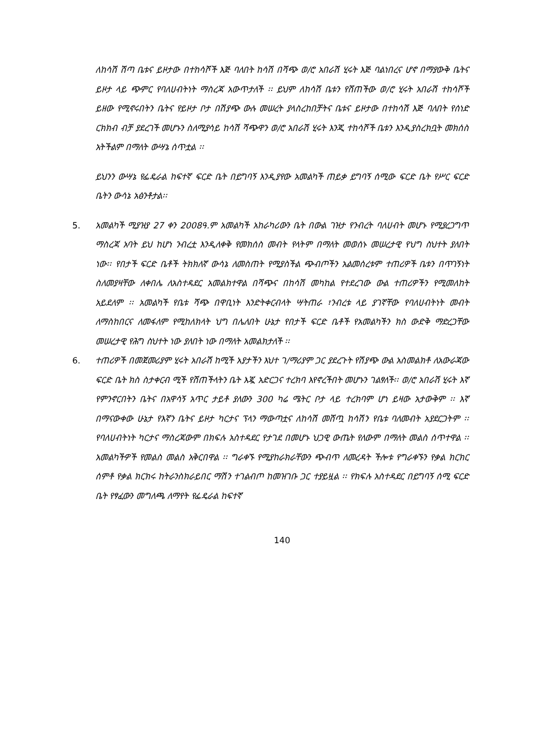ለከሳሽ ሽጣ ቤቱና ይዞታው በተከሳሾች እጅ ባለበት ከሳሽ በሻጭ ወ/ሮ አበራሽ ሂሩት እጅ ባልነበረና ሆኖ በማያውቅ ቤትና ይዞታ ላይ ጭምር የባለሀብትነት ማስረጃ አውጥታለች ፡፡ ይህም ለከሳሽ ቤቱን የሸጠችው ወ/ሮ ሂሩት አበራሽ ተከሳሾች ይዘው የሚኖሩበትን ቤትና የይዞታ ቦታ በሽያጭ ውሉ መሠረት ያላስረከበቻትና ቤቱና ይዞታው በተከሳሽ እጅ ባለበት የሰነድ ርክክብ ብቻ ያደረገች መሆኑን ስለሚያሳይ ከሳሽ ሻጭዋን ወ/ሮ አበራሽ ሂሩት እንጂ ተከሳሾች ቤቱን እንዲያስረክቧት መክሰስ አትችልም በማለት ውሣኔ ሰጥቷል ፡፡
ይህንን ውሣኔ የፌዴራል ከፍተኛ ፍርድ ቤት በይግባኝ እንዲያየው አመልካች ጠይቃ ይግባኝ ሰሚው ፍርድ ቤት የሥር ፍርድ ቤትን ውሳኔ አፅንቶታል፡፡
5. አመልካች ሚያዝያ 27 ቀን 2008ዓ.ም አመልካች አከራካሪውን ቤት በውል ገዝታ የንብረት ባለሀብት መሆኑ የሚያረጋግጥ ማስረጃ አባት ይህ ከሆነ ንብረቷ እንዲለቀቅ የመክሰስ መብት የላትም በማለት መወሰኑ መሠረታዊ የህግ ስህተት ያለበት ነው፡፡ የበታች ፍርድ ቤቶች ትክክለኛ ውሳኔ ለመስጠት የሚያስችል ጭብጦችን አልመሰረቱም ተጠሪዎች ቤቱን በጥገኝነት ስለመያዛቸው ለቀበሌ ለአስተዳደር አመልክተዋል በሻጭና በከሳሽ መካከል የተደረገው ውል ተጠሪዎችን የሚመለከት አይደለም ፡፡ አመልካች የቤቱ ሻጭ በዋቢነት እንድትቀርብላት ሣትጠራ ፣ንብረቱ ላይ ያገኛቸው የባለሀብትነት መብት ለማስከበርና ለመፋለም የሚከለክላት ህግ በሌለበት ሁኔታ የበታች ፍርድ ቤቶች የአመልካችን ክስ ውድቅ ማድረጋቸው መሠረታዊ የሕግ ስህተት ነው ያለበት ነው በማለት አመልክታለች ፡፡
6. ተጠሪዎች በመጀመሪያም ሂሩት አበራሽ ከሚች አያታችን እህተ ገ/ማሪያም ጋር ያደረጉት የሽያጭ ውል አስመልክቶ ለአውራጃው ፍርድ ቤት ክስ ስታቀርብ ሚች የሸጠችላትን ቤት እጇ አድርጋና ተረክባ እየኖረችበት መሆኑን ገልፃለች፡፡ ወ/ሮ አበራሽ ሂሩት እኛ የምንኖርበትን ቤትና በአዋሳኝ አጥር ታይቶ ያለውን 300 ካሬ ሜትር ቦታ ላይ ተረክባም ሆነ ይዛው አታውቅም ፡፡ እኛ በማናውቀው ሁኔታ የእኛን ቤትና ይዞታ ካርታና ፕላን ማውጣቷና ለከሳሽ መሸጧ ከሳሽን የቤቱ ባለመብት አያደርጋትም ፡፡ የባለሀብትነት ካርታና ማስረጃውም በክፍሉ አስተዳደር የታገደ በመሆኑ ህጋዊ ውጤት የለውም በማለት መልስ ሰጥተዋል ፡፡ አመልካችዎች የመልስ መልስ አቅርበዋል ፡፡ ግራቀኙ የሚያከራክራቸውን ጭብጥ ለመረዳት ችሎቱ የግራቀኙን የቃል ክርክር ሰምቶ የቃል ክርክሩ ከትራንስክራይበር ማሽን ተገልብጦ ከመዝገቡ ጋር ተያይዟል ፡፡ የክፍሉ አስተዳደር በይግባኝ ሰሚ ፍርድ ቤት የፃፈውን መግለጫ ለማየት የፌዴራል ከፍተኛ
140